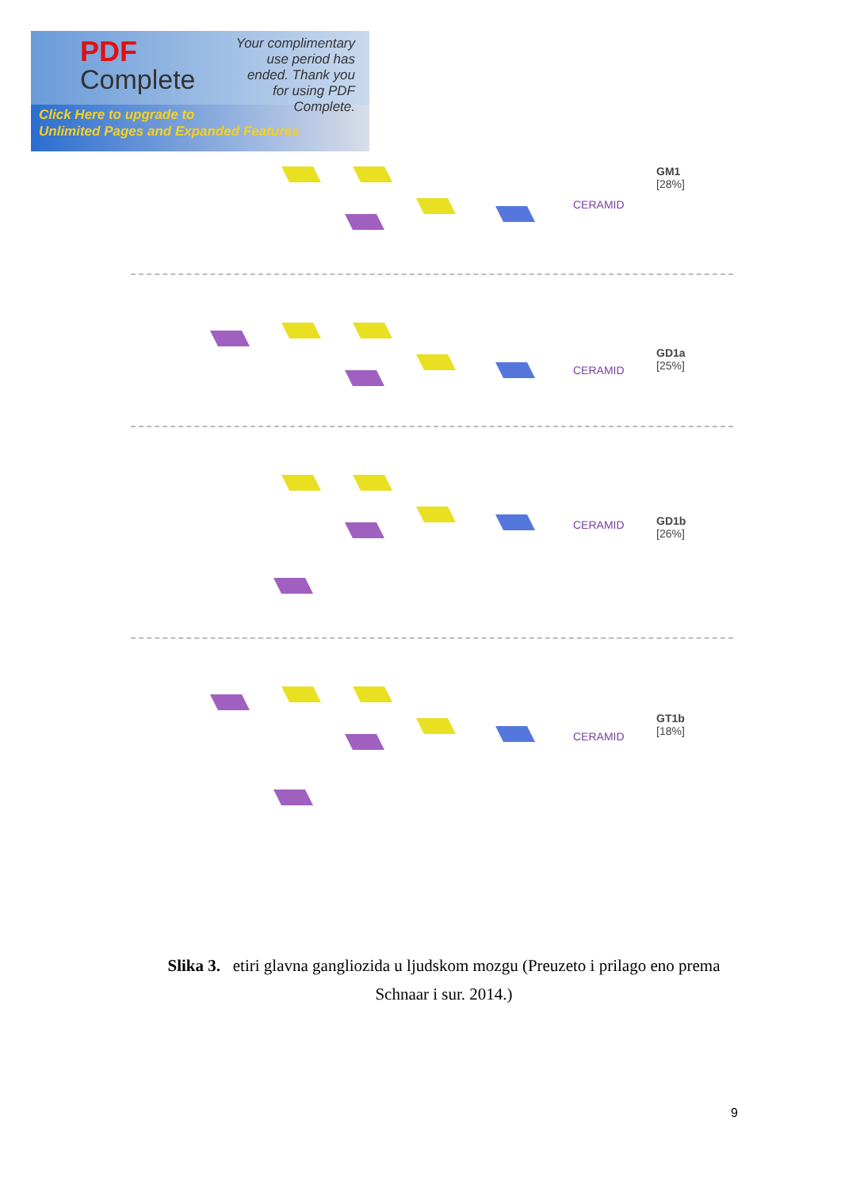PDF
Complete
Your complimentary use period has ended. Thank you for using PDF Complete.
Click Here to upgrade to
Unlimited Pages and Expanded Features
CERAMID
GM1
[28%]
CERAMID
GD1a
[25%]
CERAMID GD1b
[26%]
CERAMID
GT1b
[18%]
Slika 3. etiri glavna gangliozida u ljudskom mozgu (Preuzeto i prilago eno prema Schnaar i sur. 2014.)
9